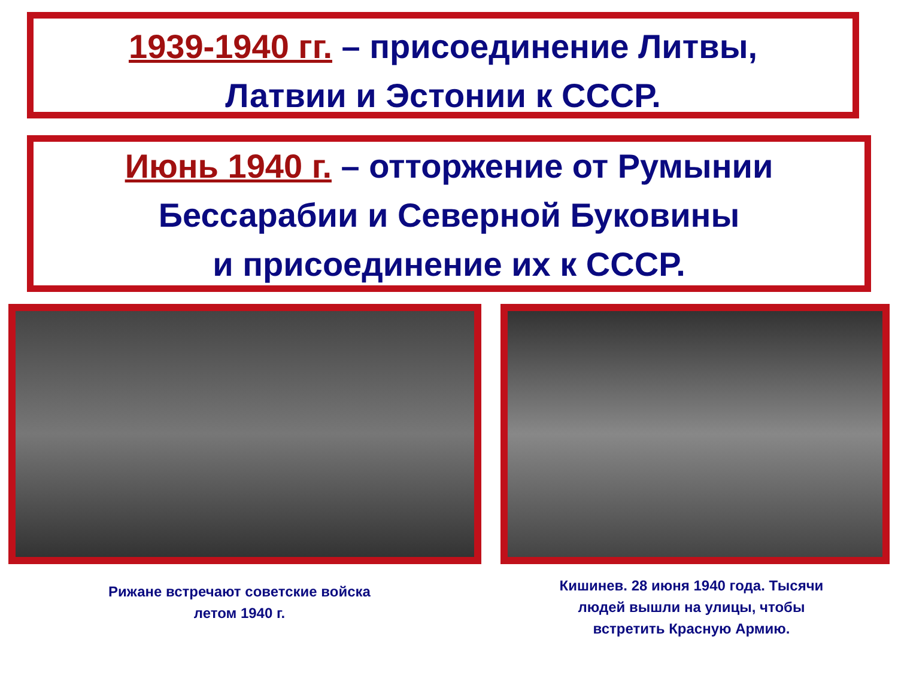1939-1940 гг. – присоединение Литвы,
Латвии и Эстонии к СССР.
Июнь 1940 г. – отторжение от Румынии
Бессарабии и Северной Буковины
и присоединение их к СССР.
Рижане встречают советские войска
летом 1940 г.
Кишинев. 28 июня 1940 года. Тысячи
людей вышли на улицы, чтобы
встретить Красную Армию.